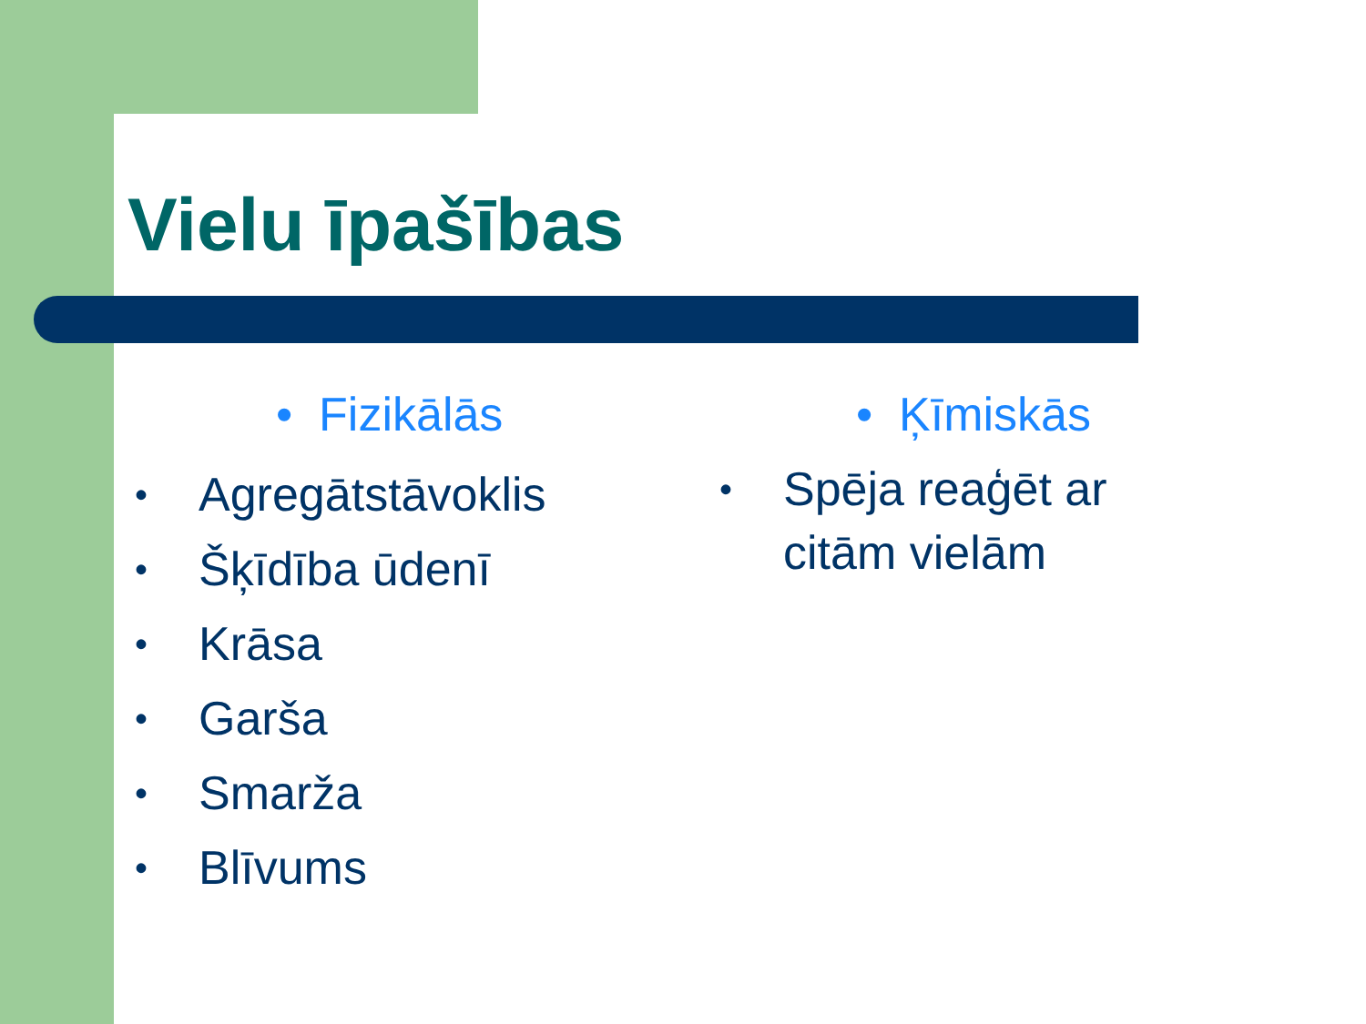Vielu īpašības
• Fizikālās
• Agregātstāvoklis
• Šķīdība ūdenī
• Krāsa
• Garša
• Smarža
• Blīvums
• Ķīmiskās
• Spēja reaģēt ar citām vielām